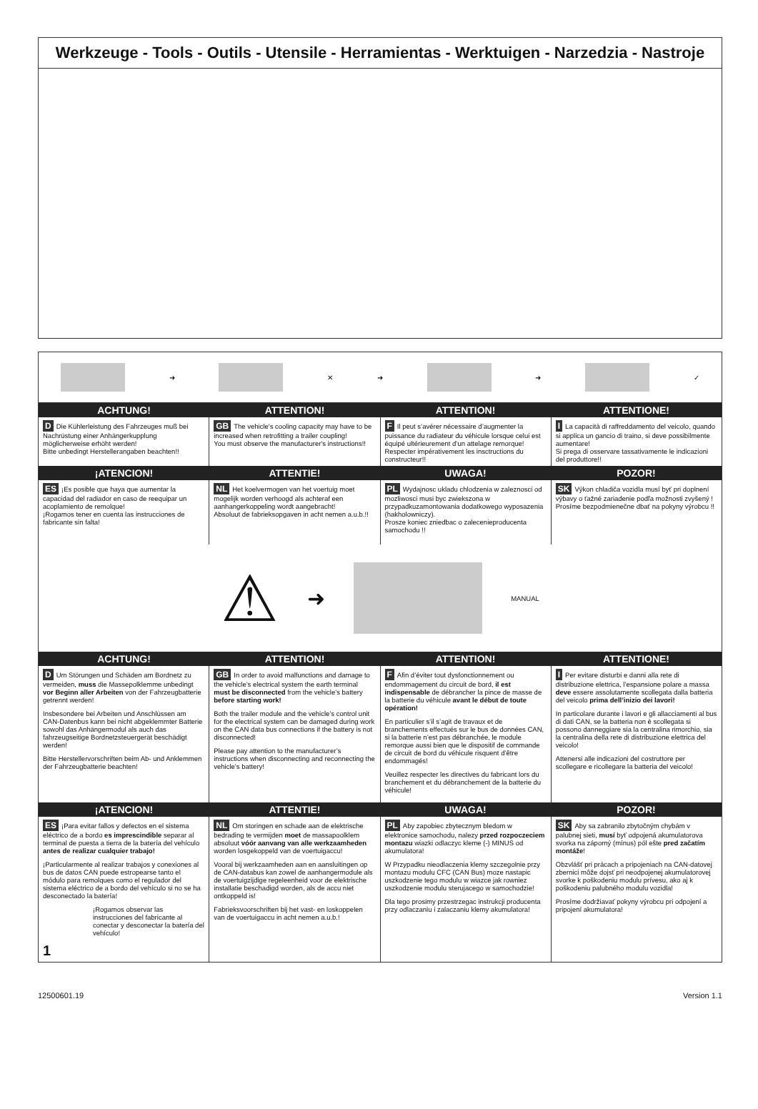Werkzeuge - Tools - Outils - Utensile - Herramientas - Werktuigen - Narzedzia - Nastroje
➜ ✕ ➜ ➜ ✓
ACHTUNG! ATTENTION! ATTENTION! ATTENTIONE!
D Die Kühlerleistung des Fahrzeuges muß bei Nachrüstung einer Anhängerkupplung möglicherweise erhöht werden!
Bitte unbedingt Herstellerangaben beachten!!
GB The vehicle's cooling capacity may have to be increased when retrofitting a trailer coupling!
You must observe the manufacturer's instructions!!
F Il peut s’avérer nécessaire d’augmenter la puissance du radiateur du véhicule lorsque celui est équipé ultérieurement d’un attelage remorque!
Respecter impérativement les insctructions du constructeur!!
I La capacità di raffreddamento del veicolo, quando si applica un gancio di traino, si deve possibilmente aumentare!
Si prega di osservare tassativamente le indicazioni del produttore!!
¡ATENCION! ATTENTIE! UWAGA! POZOR!
ES ¡Es posible que haya que aumentar la capacidad del radiador en caso de reequipar un acoplamiento de remolque!
¡Rogamos tener en cuenta las instrucciones de fabricante sin falta!
NL Het koelvermogen van het voertuig moet mogelijk worden verhoogd als achteraf een aanhangerkoppeling wordt aangebracht!
Absoluut de fabrieksopgaven in acht nemen a.u.b.!!
PL Wydajnosc ukladu chlodzenia w zaleznosci od mozliwosci musi byc zwiekszona w przypadkuzamontowania dodatkowego wyposazenia (hakholowniczy).
Prosze koniec zniedbac o zalecenieproducenta samochodu !!
SK Výkon chladiča vozidla musí byť pri doplnení výbavy o ťažné zariadenie podľa možnosti zvyšený !
Prosíme bezpodmienečne dbať na pokyny výrobcu !!
⚠ ➜
MANUAL
ACHTUNG! ATTENTION! ATTENTION! ATTENTIONE!
D Um Störungen und Schäden am Bordnetz zu vermeiden, muss die Massepolklemme unbedingt vor Beginn aller Arbeiten von der Fahrzeugbatterie getrennt werden!
Insbesondere bei Arbeiten und Anschlüssen am CAN-Datenbus kann bei nicht abgeklemmter Batterie sowohl das Anhängermodul als auch das fahrzeugseitige Bordnetzsteuergerät beschädigt werden!
Bitte Herstellervorschriften beim Ab- und Anklemmen der Fahrzeugbatterie beachten!
GB In order to avoid malfunctions and damage to the vehicle’s electrical system the earth terminal must be disconnected from the vehicle’s battery before starting work!
Both the trailer module and the vehicle’s control unit for the electrical system can be damaged during work on the CAN data bus connections if the battery is not disconnected!
Please pay attention to the manufacturer’s instructions when disconnecting and reconnecting the vehicle’s battery!
F Afin d’éviter tout dysfonctionnement ou endommagement du circuit de bord, il est indispensable de débrancher la pince de masse de la batterie du véhicule avant le début de toute opération!
En particulier s’il s’agit de travaux et de branchements effectués sur le bus de données CAN, si la batterie n’est pas débranchée, le module remorque aussi bien que le dispositif de commande de circuit de bord du véhicule risquent d’être endommagés!
Veuillez respecter les directives du fabricant lors du branchement et du débranchement de la batterie du véhicule!
I Per evitare disturbi e danni alla rete di distribuzione elettrica, l’espansione polare a massa deve essere assolutamente scollegata dalla batteria del veicolo prima dell’inizio dei lavori!
In particolare durante i lavori e gli allacciamenti al bus di dati CAN, se la batteria non è scollegata si possono danneggiare sia la centralina rimorchio, sia la centralina della rete di distribuzione elettrica del veicolo!
Attenersi alle indicazioni del costruttore per scollegare e ricollegare la batteria del veicolo!
¡ATENCION! ATTENTIE! UWAGA! POZOR!
ES ¡Para evitar fallos y defectos en el sistema eléctrico de a bordo es imprescindible separar al terminal de puesta a tierra de la batería del vehículo antes de realizar cualquier trabajo!
¡Particularmente al realizar trabajos y conexiones al bus de datos CAN puede estropearse tanto el módulo para remolques como el regulador del sistema eléctrico de a bordo del vehículo si no se ha desconectado la batería!
¡Rogamos observar las instrucciones del fabricante al conectar y desconectar la batería del vehículo!
1
NL Om storingen en schade aan de elektrische bedrading te vermijden moet de massapoolklem absoluut vóór aanvang van alle werkzaamheden worden losgekoppeld van de voertuigaccu!
Vooral bij werkzaamheden aan en aansluitingen op de CAN-databus kan zowel de aanhangermodule als de voertuigzijdige regeleenheid voor de elektrische installatie beschadigd worden, als de accu niet ontkoppeld is!
Fabrieksvoorschriften bij het vast- en loskoppelen van de voertuigaccu in acht nemen a.u.b.!
PL Aby zapobiec zbytecznym bledom w elektronice samochodu, nalezy przed rozpoczeciem montazu wiazki odlaczyc kleme (-) MINUS od akumulatora!
W Przypadku nieodlaczenia klemy szczegolnie przy montazu modulu CFC (CAN Bus) moze nastapic uszkodzenie tego modulu w wiazce jak rowniez uszkodzenie modulu sterujacego w samochodzie!
Dla tego prosimy przestrzegac instrukcji producenta przy odlaczaniu i zalaczaniu klemy akumulatora!
SK Aby sa zabranilo zbytočným chybám v palubnej sieti, musí byť odpojená akumulatorova svorka na záporný (mínus) pól ešte pred začatím montáže!
Obzvlášť pri prácach a pripojeniach na CAN-datovej zbernici môže dojsť pri neodpojenej akumulatorovej svorke k poškodeniu modulu prívesu, ako aj k poškodeniu palubného modulu vozidla!
Prosíme dodržiavať pokyny výrobcu pri odpojení a pripojení akumulatora!
12500601.19 Version 1.1